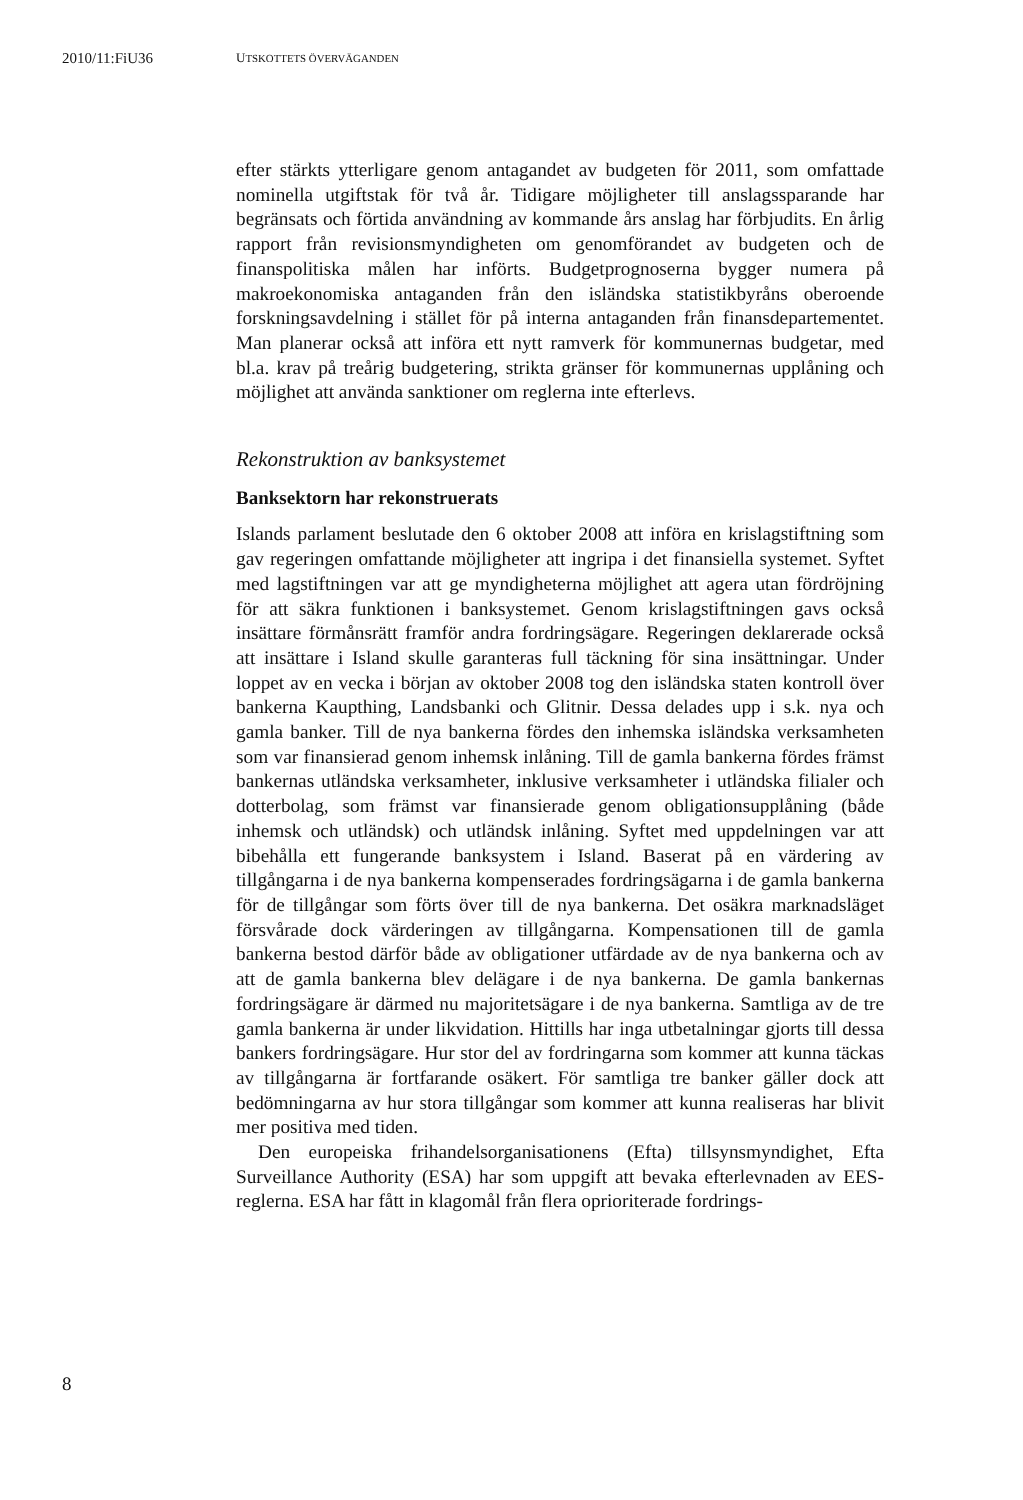2010/11:FiU36 UTSKOTTETS ÖVERVÄGANDEN
efter stärkts ytterligare genom antagandet av budgeten för 2011, som omfattade nominella utgiftstak för två år. Tidigare möjligheter till anslags­sparande har begränsats och förtida användning av kommande års anslag har förbjudits. En årlig rapport från revisionsmyndigheten om genomföran­det av budgeten och de finanspolitiska målen har införts. Budgetprogno­serna bygger numera på makroekonomiska antaganden från den isländska statistikbyråns oberoende forskningsavdelning i stället för på interna anta­ganden från finansdepartementet. Man planerar också att införa ett nytt ramverk för kommunernas budgetar, med bl.a. krav på treårig budgetering, strikta gränser för kommunernas upplåning och möjlighet att använda sank­tioner om reglerna inte efterlevs.
Rekonstruktion av banksystemet
Banksektorn har rekonstruerats
Islands parlament beslutade den 6 oktober 2008 att införa en krislagstift­ning som gav regeringen omfattande möjligheter att ingripa i det finansi­ella systemet. Syftet med lagstiftningen var att ge myndigheterna möjlighet att agera utan fördröjning för att säkra funktionen i banksystemet. Genom krislagstiftningen gavs också insättare förmånsrätt framför andra fordrings­ägare. Regeringen deklarerade också att insättare i Island skulle garanteras full täckning för sina insättningar. Under loppet av en vecka i början av oktober 2008 tog den isländska staten kontroll över bankerna Kaupthing, Landsbanki och Glitnir. Dessa delades upp i s.k. nya och gamla banker. Till de nya bankerna fördes den inhemska isländska verksamheten som var finansierad genom inhemsk inlåning. Till de gamla bankerna fördes främst bankernas utländska verksamheter, inklusive verksamheter i utländska fili­aler och dotterbolag, som främst var finansierade genom obligationsupplå­ning (både inhemsk och utländsk) och utländsk inlåning. Syftet med uppdelningen var att bibehålla ett fungerande banksystem i Island. Baserat på en värdering av tillgångarna i de nya bankerna kompenserades fordrings­ägarna i de gamla bankerna för de tillgångar som förts över till de nya bankerna. Det osäkra marknadsläget försvårade dock värderingen av till­gångarna. Kompensationen till de gamla bankerna bestod därför både av obligationer utfärdade av de nya bankerna och av att de gamla bankerna blev delägare i de nya bankerna. De gamla bankernas fordringsägare är därmed nu majoritetsägare i de nya bankerna. Samtliga av de tre gamla bankerna är under likvidation. Hittills har inga utbetalningar gjorts till dessa bankers fordringsägare. Hur stor del av fordringarna som kommer att kunna täckas av tillgångarna är fortfarande osäkert. För samtliga tre banker gäller dock att bedömningarna av hur stora tillgångar som kommer att kunna realiseras har blivit mer positiva med tiden.
Den europeiska frihandelsorganisationens (Efta) tillsynsmyndighet, Efta Surveillance Authority (ESA) har som uppgift att bevaka efterlevnaden av EES-reglerna. ESA har fått in klagomål från flera oprioriterade fordrings-
8